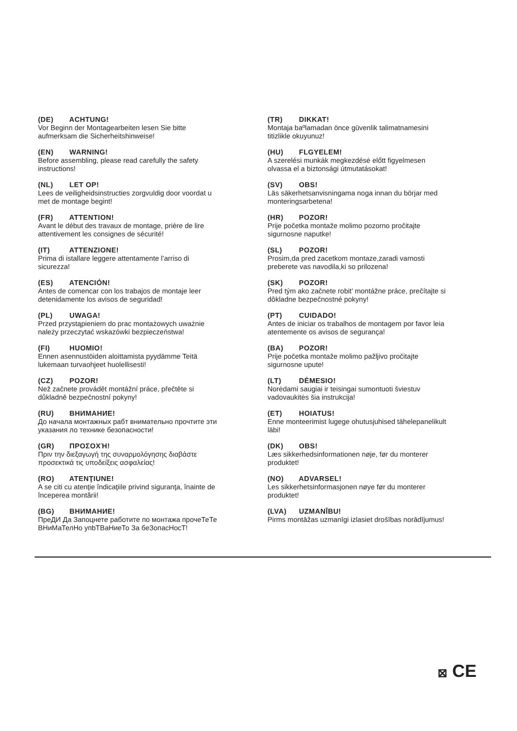(DE) ACHTUNG!
Vor Beginn der Montagearbeiten lesen Sie bitte
aufmerksam die Sicherheitshinweise!
(EN) WARNING!
Before assembling, please read carefully the safety
instructions!
(NL) LET OP!
Lees de veiligheidsinstructies zorgvuldig door voordat u
met de montage begint!
(FR) ATTENTION!
Avant le début des travaux de montage, prière de lire
attentivement les consignes de sécurité!
(IT) ATTENZIONE!
Prima di istallare leggere attentamente l’arriso di
sicurezza!
(ES) ATENCIÓN!
Antes de comencar con los trabajos de montaje leer
detenidamente los avisos de seguridad!
(PL) UWAGA!
Przed przystąpieniem do prac montażowych uważnie
należy przeczytać wskazówki bezpieczeństwa!
(FI) HUOMIO!
Ennen asennustöiden aloittamista pyydämme Teitä
lukemaan turvaohjeet huolellisesti!
(CZ) POZOR!
Než začnete provádět montážní práce, přečtěte si
důkladně bezpečnostní pokyny!
(RU) ВНИМАНИЕ!
До начала монтажных рабт внимательно прочтите эти
указания ло технике безопасности!
(GR) ΠΡΟΣΟΧΉ!
Πριν την διεξαγωγή της συναρμολόγησης διαβάστε
προσεκτικά τις υποδείξεις ασφαλείας!
(RO) ATENŢIUNE!
A se citi cu atenţie îndicaţiile privind siguranţa, înainte de
începerea montării!
(BG) ВНИМАНИЕ!
ПреДИ Да Запоцнете работите по монтажа прочеТеТе
ВНиМаТелНо упbТВаНиеТо За беЗопасНосТ!
(TR) DIKKAT!
Montaja baºlamadan önce güvenlik talimatnamesini
titizlikle okuyunuz!
(HU) FLGYELEM!
A szerelési munkák megkezdésė előtt figyelmesen
olvassa el a biztonsági útmutatásokat!
(SV) OBS!
Läs säkerhetsanvisningama noga innan du börjar med
monteringsarbetena!
(HR) POZOR!
Prije početka montaže molimo pozorno pročitajte
sigurnosne naputke!
(SL) POZOR!
Prosim,da pred zacetkom montaze,zaradi varnosti
preberete vas navodila,ki so prilozena!
(SK) POZOR!
Pred tým ako začnete robit’ montážne práce, prečítajte si
dôkladne bezpečnostné pokyny!
(PT) CUIDADO!
Antes de iniciar os trabalhos de montagem por favor leia
atentemente os avisos de segurança!
(BA) POZOR!
Prije početka montaže molimo pažljivo pročitajte
sigurnosne upute!
(LT) DĖMESIO!
Norėdami saugiai ir teisingai sumontuoti šviestuv
vadovaukitės šia instrukcija!
(ET) HOIATUS!
Enne monteerimist lugege ohutusjuhised tähelepanelikult
läbi!
(DK) OBS!
Læs sikkerhedsinformationen nøje, før du monterer
produktet!
(NO) ADVARSEL!
Les sikkerhetsinformasjonen nøye før du monterer
produktet!
(LVA) UZMANĪBU!
Pirms montāžas uzmanīgi izlasiet drošības norādījumus!
⊠ CE